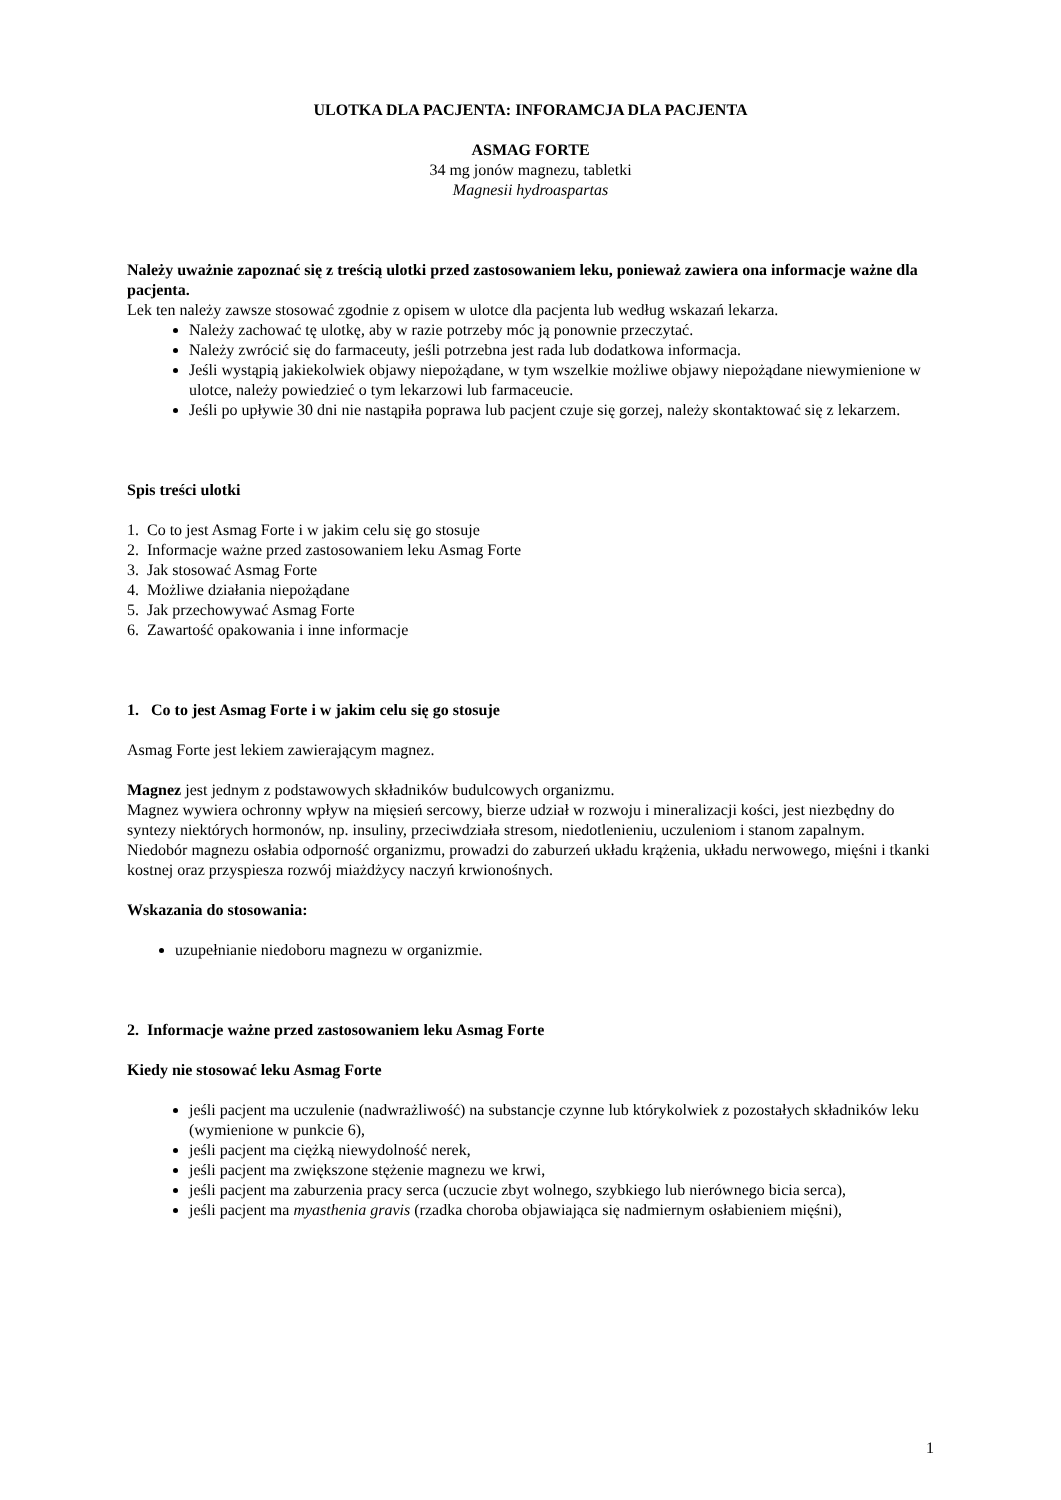ULOTKA DLA PACJENTA: INFORAMCJA DLA PACJENTA
ASMAG FORTE
34 mg jonów magnezu, tabletki
Magnesii hydroaspartas
Należy uważnie zapoznać się z treścią ulotki przed zastosowaniem leku, ponieważ zawiera ona informacje ważne dla pacjenta.
Lek ten należy zawsze stosować zgodnie z opisem w ulotce dla pacjenta lub według wskazań lekarza.
Należy zachować tę ulotkę, aby w razie potrzeby móc ją ponownie przeczytać.
Należy zwrócić się do farmaceuty, jeśli potrzebna jest rada lub dodatkowa informacja.
Jeśli wystąpią jakiekolwiek objawy niepożądane, w tym wszelkie możliwe objawy niepożądane niewymienione w ulotce, należy powiedzieć o tym lekarzowi lub farmaceucie.
Jeśli po upływie 30 dni nie nastąpiła poprawa lub pacjent czuje się gorzej, należy skontaktować się z lekarzem.
Spis treści ulotki
1. Co to jest Asmag Forte i w jakim celu się go stosuje
2. Informacje ważne przed zastosowaniem leku Asmag Forte
3. Jak stosować Asmag Forte
4. Możliwe działania niepożądane
5. Jak przechowywać Asmag Forte
6. Zawartość opakowania i inne informacje
1. Co to jest Asmag Forte i w jakim celu się go stosuje
Asmag Forte jest lekiem zawierającym magnez.
Magnez jest jednym z podstawowych składników budulcowych organizmu.
Magnez wywiera ochronny wpływ na mięsień sercowy, bierze udział w rozwoju i mineralizacji kości, jest niezbędny do syntezy niektórych hormonów, np. insuliny, przeciwdziała stresom, niedotlenieniu, uczuleniom i stanom zapalnym.
Niedobór magnezu osłabia odporność organizmu, prowadzi do zaburzeń układu krążenia, układu nerwowego, mięśni i tkanki kostnej oraz przyspiesza rozwój miażdżycy naczyń krwionośnych.
Wskazania do stosowania:
uzupełnianie niedoboru magnezu w organizmie.
2. Informacje ważne przed zastosowaniem leku Asmag Forte
Kiedy nie stosować leku Asmag Forte
jeśli pacjent ma uczulenie (nadwrażliwość) na substancje czynne lub którykolwiek z pozostałych składników leku (wymienione w punkcie 6),
jeśli pacjent ma ciężką niewydolność nerek,
jeśli pacjent ma zwiększone stężenie magnezu we krwi,
jeśli pacjent ma zaburzenia pracy serca (uczucie zbyt wolnego, szybkiego lub nierównego bicia serca),
jeśli pacjent ma myasthenia gravis (rzadka choroba objawiająca się nadmiernym osłabieniem mięśni),
1